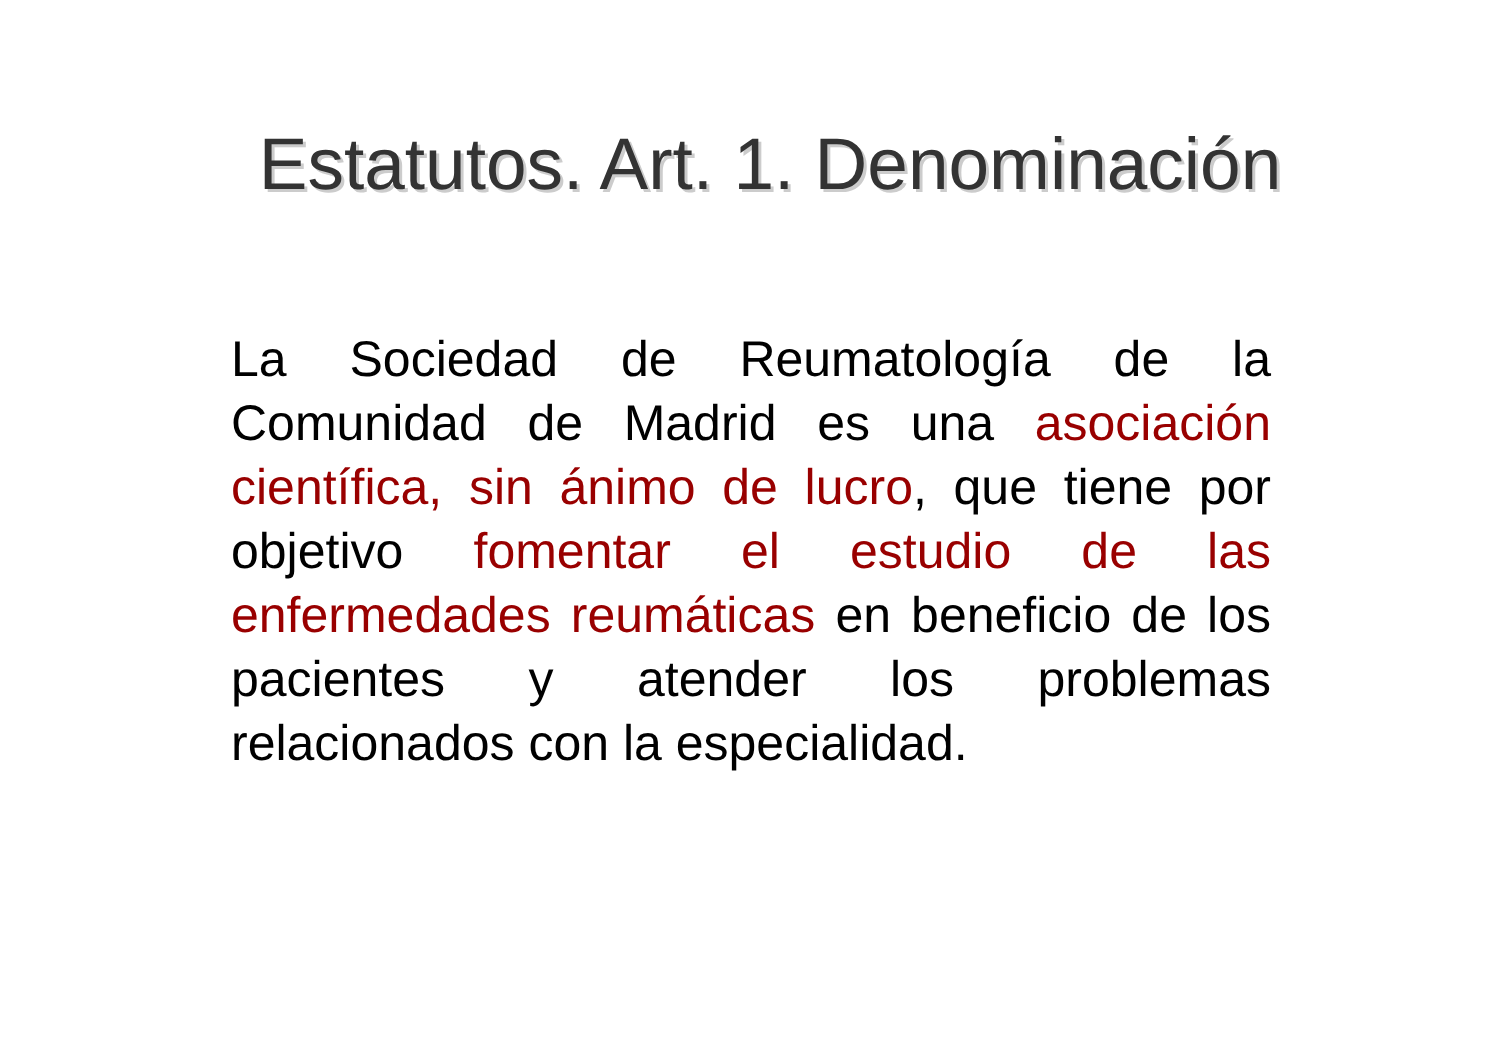Estatutos. Art. 1. Denominación
La Sociedad de Reumatología de la Comunidad de Madrid es una asociación científica, sin ánimo de lucro, que tiene por objetivo fomentar el estudio de las enfermedades reumáticas en beneficio de los pacientes y atender los problemas relacionados con la especialidad.